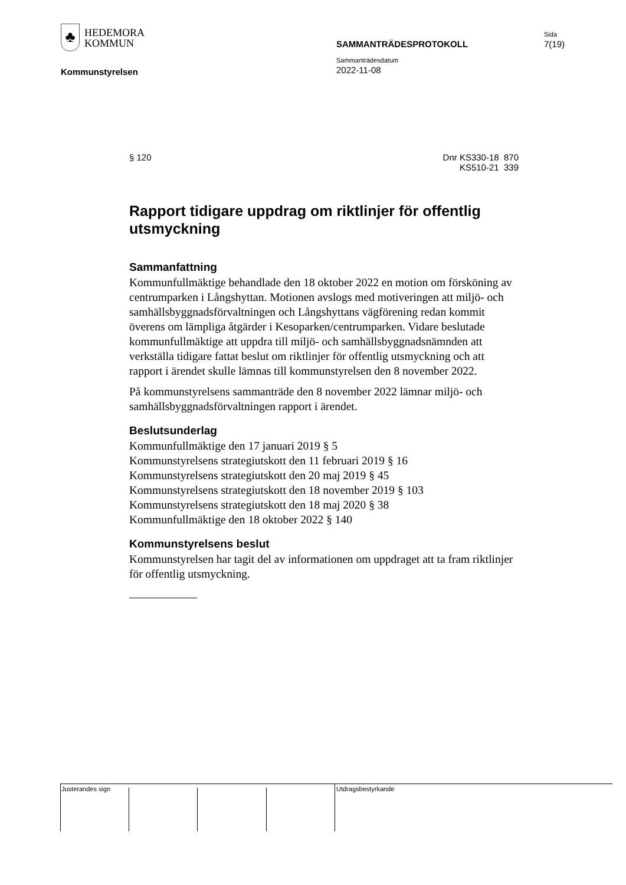♣
HEDEMORA
KOMMUN
Kommunstyrelsen
SAMMANTRÄDESPROTOKOLL
Sammanträdesdatum
2022-11-08
Sida
7(19)
§ 120 Dnr KS330-18 870
KS510-21 339
Rapport tidigare uppdrag om riktlinjer för offentlig utsmyckning
Sammanfattning
Kommunfullmäktige behandlade den 18 oktober 2022 en motion om försköning av centrumparken i Långshyttan. Motionen avslogs med motiveringen att miljö- och samhällsbyggnadsförvaltningen och Långshyttans vägförening redan kommit överens om lämpliga åtgärder i Kesoparken/centrumparken. Vidare beslutade kommunfullmäktige att uppdra till miljö- och samhällsbyggnadsnämnden att verkställa tidigare fattat beslut om riktlinjer för offentlig utsmyckning och att rapport i ärendet skulle lämnas till kommunstyrelsen den 8 november 2022.
På kommunstyrelsens sammanträde den 8 november 2022 lämnar miljö- och samhällsbyggnadsförvaltningen rapport i ärendet.
Beslutsunderlag
Kommunfullmäktige den 17 januari 2019 § 5
Kommunstyrelsens strategiutskott den 11 februari 2019 § 16
Kommunstyrelsens strategiutskott den 20 maj 2019 § 45
Kommunstyrelsens strategiutskott den 18 november 2019 § 103
Kommunstyrelsens strategiutskott den 18 maj 2020 § 38
Kommunfullmäktige den 18 oktober 2022 § 140
Kommunstyrelsens beslut
Kommunstyrelsen har tagit del av informationen om uppdraget att ta fram riktlinjer för offentlig utsmyckning.
Justerandes sign Utdragsbestyrkande